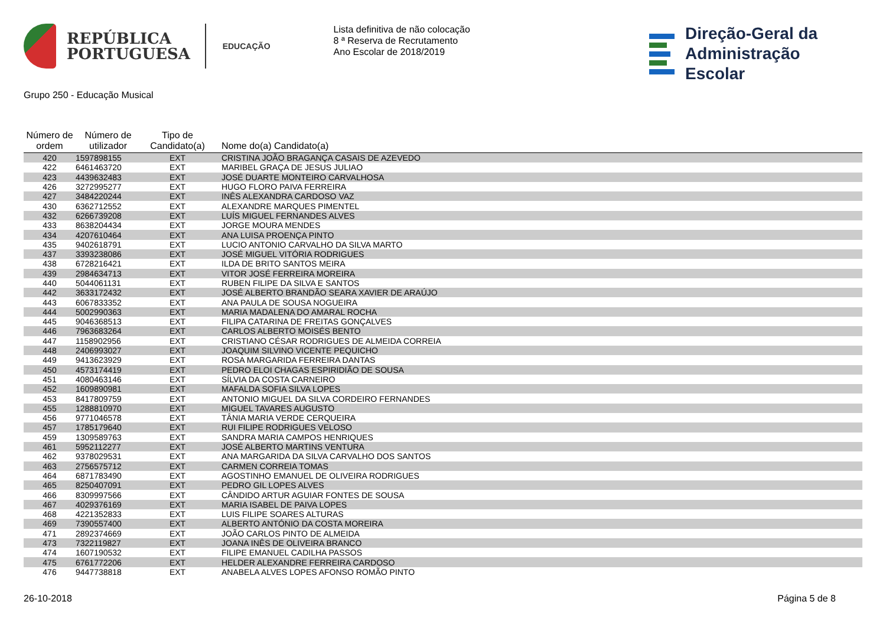REPÚBLICA
PORTUGUESA
EDUCAÇÃO
Lista definitiva de não colocação
8 ª Reserva de Recrutamento
Ano Escolar de 2018/2019
Direção-Geral da
Administração Escolar
Grupo 250 - Educação Musical
| Número de ordem | Número de utilizador | Tipo de Candidato(a) | Nome do(a) Candidato(a) |
| --- | --- | --- | --- |
| 420 | 1597898155 | EXT | CRISTINA JOÃO BRAGANÇA CASAIS DE AZEVEDO |
| 422 | 6461463720 | EXT | MARIBEL GRAÇA DE JESUS JULIAO |
| 423 | 4439632483 | EXT | JOSÉ DUARTE MONTEIRO CARVALHOSA |
| 426 | 3272995277 | EXT | HUGO FLORO PAIVA FERREIRA |
| 427 | 3484220244 | EXT | INÊS ALEXANDRA CARDOSO VAZ |
| 430 | 6362712552 | EXT | ALEXANDRE MARQUES PIMENTEL |
| 432 | 6266739208 | EXT | LUÍS MIGUEL FERNANDES ALVES |
| 433 | 8638204434 | EXT | JORGE MOURA MENDES |
| 434 | 4207610464 | EXT | ANA LUISA PROENÇA PINTO |
| 435 | 9402618791 | EXT | LUCIO ANTONIO CARVALHO DA SILVA MARTO |
| 437 | 3393238086 | EXT | JOSÉ MIGUEL VITÓRIA RODRIGUES |
| 438 | 6728216421 | EXT | ILDA DE BRITO SANTOS MEIRA |
| 439 | 2984634713 | EXT | VITOR JOSÉ FERREIRA MOREIRA |
| 440 | 5044061131 | EXT | RUBEN FILIPE DA SILVA E SANTOS |
| 442 | 3633172432 | EXT | JOSÉ ALBERTO BRANDÃO SEARA XAVIER DE ARAÚJO |
| 443 | 6067833352 | EXT | ANA PAULA DE SOUSA NOGUEIRA |
| 444 | 5002990363 | EXT | MARIA MADALENA DO AMARAL ROCHA |
| 445 | 9046368513 | EXT | FILIPA CATARINA DE FREITAS GONÇALVES |
| 446 | 7963683264 | EXT | CARLOS ALBERTO MOISÉS BENTO |
| 447 | 1158902956 | EXT | CRISTIANO CÉSAR RODRIGUES DE ALMEIDA CORREIA |
| 448 | 2406993027 | EXT | JOAQUIM SILVINO VICENTE PEQUICHO |
| 449 | 9413623929 | EXT | ROSA MARGARIDA FERREIRA DANTAS |
| 450 | 4573174419 | EXT | PEDRO ELOI CHAGAS ESPIRIDIÃO DE SOUSA |
| 451 | 4080463146 | EXT | SÍLVIA DA COSTA CARNEIRO |
| 452 | 1609890981 | EXT | MAFALDA SOFIA SILVA LOPES |
| 453 | 8417809759 | EXT | ANTONIO MIGUEL DA SILVA CORDEIRO FERNANDES |
| 455 | 1288810970 | EXT | MIGUEL TAVARES AUGUSTO |
| 456 | 9771046578 | EXT | TÂNIA MARIA VERDE CERQUEIRA |
| 457 | 1785179640 | EXT | RUI FILIPE RODRIGUES VELOSO |
| 459 | 1309589763 | EXT | SANDRA MARIA CAMPOS HENRIQUES |
| 461 | 5952112277 | EXT | JOSÉ ALBERTO MARTINS VENTURA |
| 462 | 9378029531 | EXT | ANA MARGARIDA DA SILVA CARVALHO DOS SANTOS |
| 463 | 2756575712 | EXT | CARMEN CORREIA TOMAS |
| 464 | 6871783490 | EXT | AGOSTINHO EMANUEL DE OLIVEIRA RODRIGUES |
| 465 | 8250407091 | EXT | PEDRO GIL LOPES ALVES |
| 466 | 8309997566 | EXT | CÂNDIDO ARTUR AGUIAR FONTES DE SOUSA |
| 467 | 4029376169 | EXT | MARIA ISABEL DE PAIVA LOPES |
| 468 | 4221352833 | EXT | LUIS FILIPE SOARES ALTURAS |
| 469 | 7390557400 | EXT | ALBERTO ANTÓNIO DA COSTA MOREIRA |
| 471 | 2892374669 | EXT | JOÃO CARLOS PINTO DE ALMEIDA |
| 473 | 7322119827 | EXT | JOANA INÊS DE OLIVEIRA BRANCO |
| 474 | 1607190532 | EXT | FILIPE EMANUEL CADILHA PASSOS |
| 475 | 6761772206 | EXT | HELDER ALEXANDRE FERREIRA CARDOSO |
| 476 | 9447738818 | EXT | ANABELA ALVES LOPES AFONSO ROMÃO PINTO |
26-10-2018 Página 5 de 8